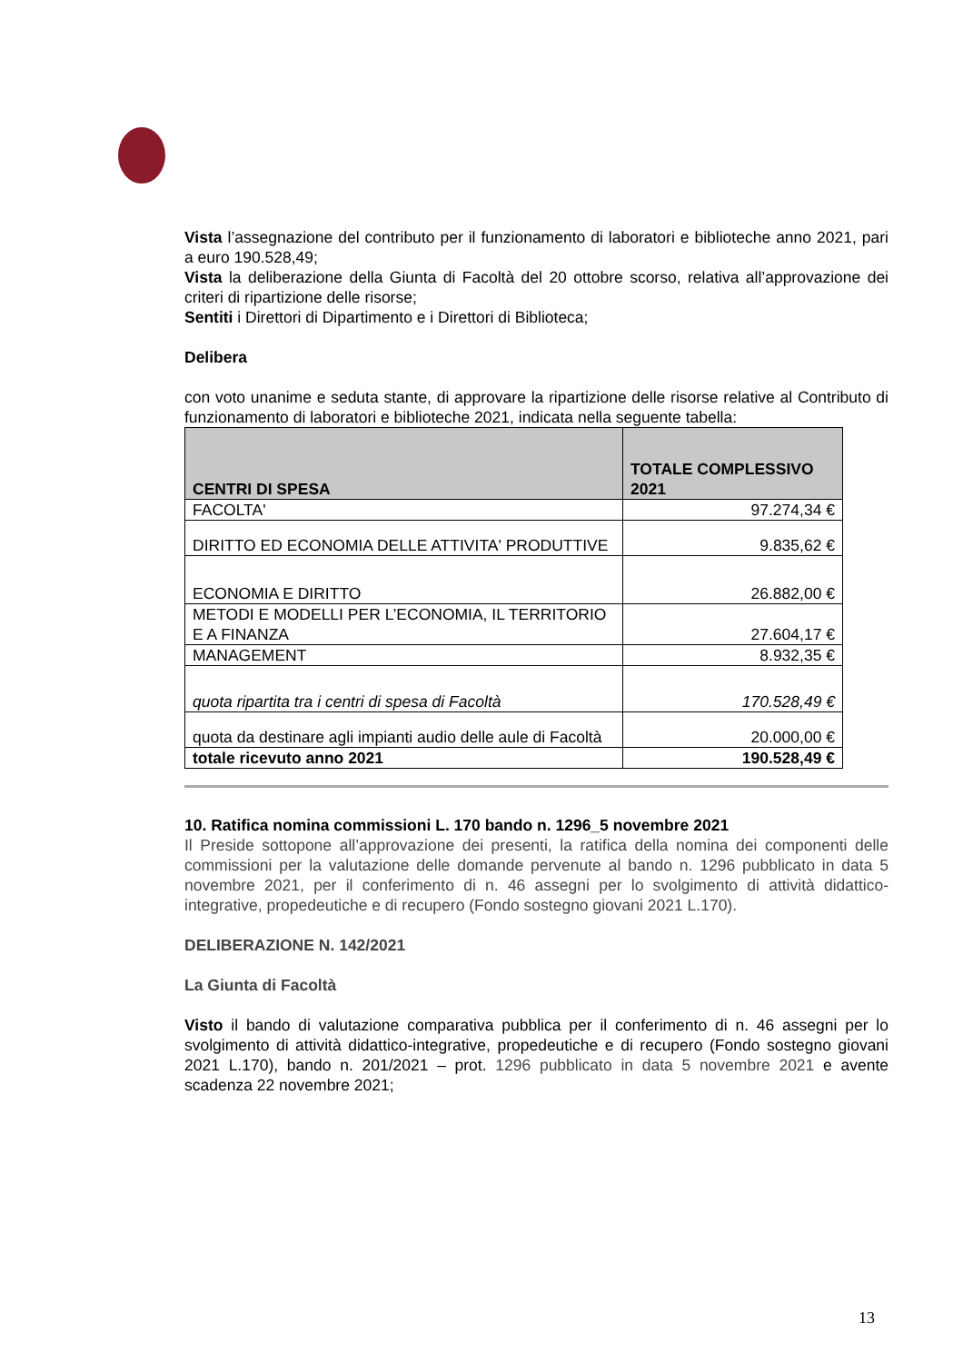Vista l’assegnazione del contributo per il funzionamento di laboratori e biblioteche anno 2021, pari a euro 190.528,49;
Vista la deliberazione della Giunta di Facoltà del 20 ottobre scorso, relativa all’approvazione dei criteri di ripartizione delle risorse;
Sentiti i Direttori di Dipartimento e i Direttori di Biblioteca;
Delibera
con voto unanime e seduta stante, di approvare la ripartizione delle risorse relative al Contributo di funzionamento di laboratori e biblioteche 2021, indicata nella seguente tabella:
| CENTRI DI SPESA | TOTALE COMPLESSIVO 2021 |
| --- | --- |
| FACOLTA' | 97.274,34 € |
| DIRITTO ED ECONOMIA DELLE ATTIVITA' PRODUTTIVE | 9.835,62 € |
| ECONOMIA E DIRITTO | 26.882,00 € |
| METODI E MODELLI PER L’ECONOMIA, IL TERRITORIO E A FINANZA | 27.604,17 € |
| MANAGEMENT | 8.932,35 € |
| quota ripartita tra i centri di spesa di Facoltà | 170.528,49 € |
| quota da destinare agli impianti audio delle aule di Facoltà | 20.000,00 € |
| totale ricevuto anno 2021 | 190.528,49 € |
10. Ratifica nomina commissioni L. 170 bando n. 1296_5 novembre 2021
Il Preside sottopone all’approvazione dei presenti, la ratifica della nomina dei componenti delle commissioni per la valutazione delle domande pervenute al bando n. 1296 pubblicato in data 5 novembre 2021, per il conferimento di n. 46 assegni per lo svolgimento di attività didattico-integrative, propedeutiche e di recupero (Fondo sostegno giovani 2021 L.170).
DELIBERAZIONE N. 142/2021
La Giunta di Facoltà
Visto il bando di valutazione comparativa pubblica per il conferimento di n. 46 assegni per lo svolgimento di attività didattico-integrative, propedeutiche e di recupero (Fondo sostegno giovani 2021 L.170), bando n. 201/2021 – prot. 1296 pubblicato in data 5 novembre 2021 e avente scadenza 22 novembre 2021;
13